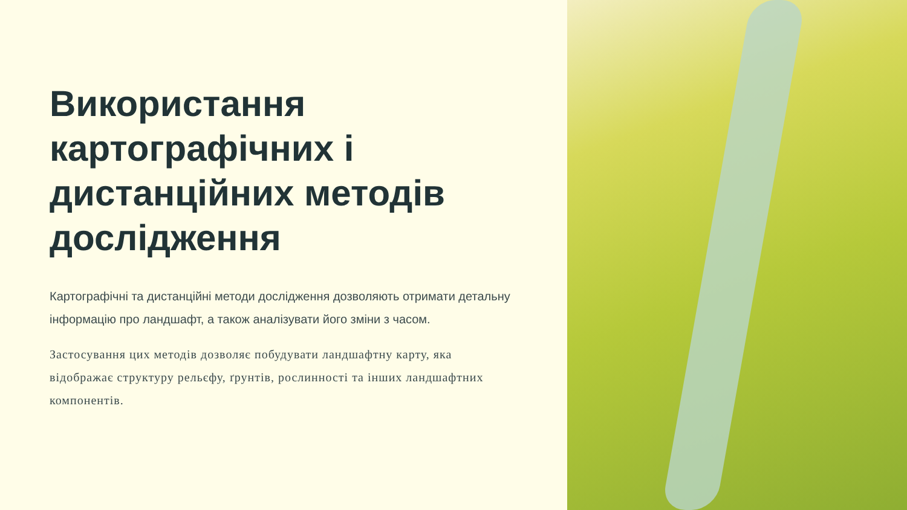Використання картографічних і дистанційних методів дослідження
Картографічні та дистанційні методи дослідження дозволяють отримати детальну інформацію про ландшафт, а також аналізувати його зміни з часом.
Застосування цих методів дозволяє побудувати ландшафтну карту, яка відображає структуру рельєфу, ґрунтів, рослинності та інших ландшафтних компонентів.